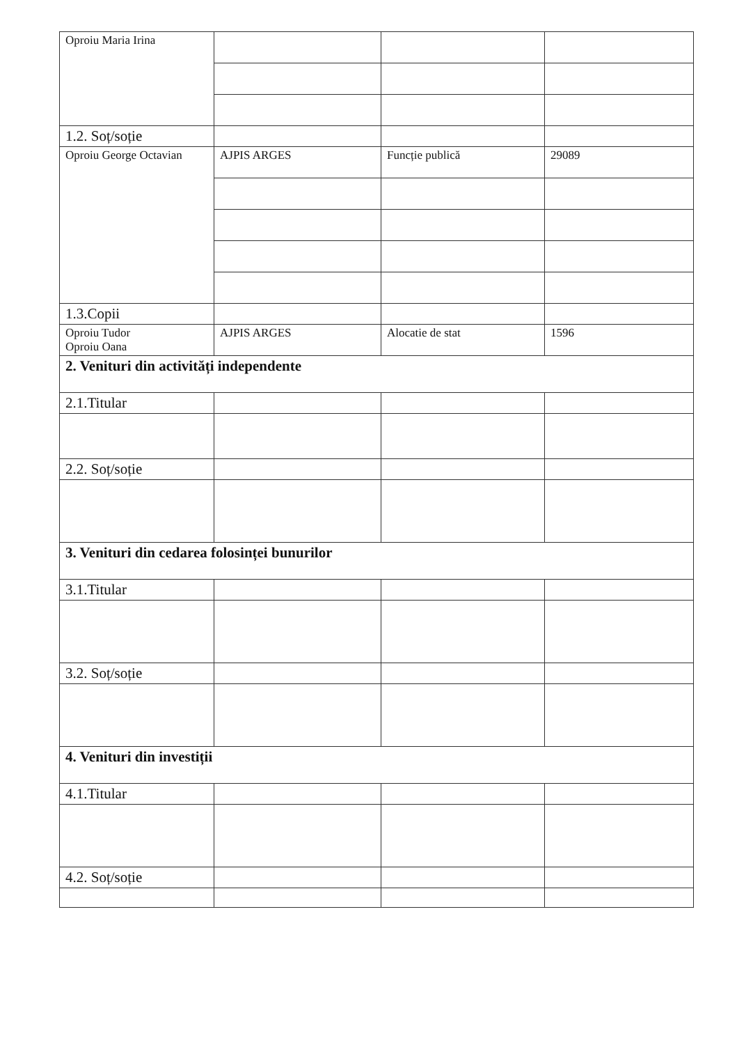| Oproiu Maria Irina | | | |
| 1.2. Soț/soție | | | |
| Oproiu George Octavian | AJPIS ARGES | Funcție publică | 29089 |
| 1.3.Copii | | | |
| Oproiu Tudor Oproiu Oana | AJPIS ARGES | Alocatie de stat | 1596 |
| 2. Venituri din activități independente | | | |
| 2.1.Titular | | | |
| 2.2. Soț/soție | | | |
| 3. Venituri din cedarea folosinței bunurilor | | | |
| 3.1.Titular | | | |
| 3.2. Soț/soție | | | |
| 4. Venituri din investiții | | | |
| 4.1.Titular | | | |
| 4.2. Soț/soție | | | |